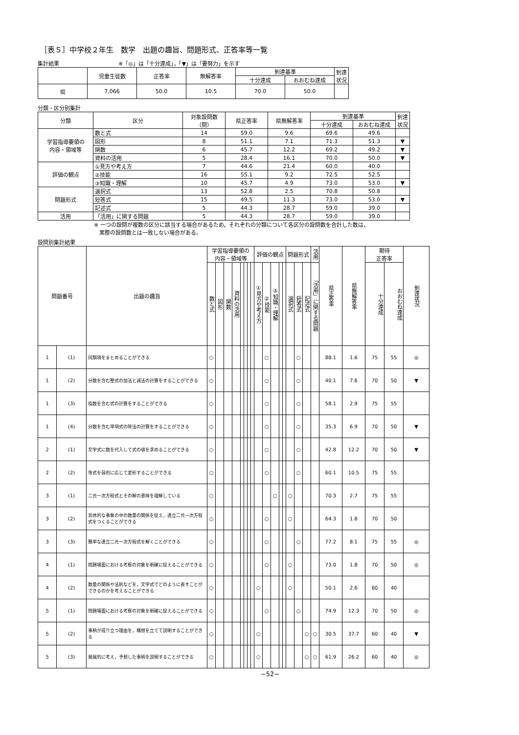［表５］中学校２年生　数学　出題の趣旨、問題形式、正答率等一覧
集計結果　　　　　　　　　　　※「◎」は「十分達成」，「▼」は「要努力」を示す
| | 児童生徒数 | 正答率 | 無解答率 | 到達基準 | | 到達 状況 |
| --- | --- | --- | --- | --- | --- | --- |
| | | | | 十分達成 | おおむね達成 | |
| 県 | 7,066 | 50.0 | 10.5 | 70.0 | 50.0 | |
分類・区分別集計
| 分類 | 区分 | 対象設問数 （問） | 県正答率 | 県無解答率 | 到達基準 | | 到達 状況 |
| --- | --- | --- | --- | --- | --- | --- | --- |
| | | | | | 十分達成 | おおむね達成 | |
| 学習指導要領の 内容・領域等 | 数と式 | 14 | 59.0 | 9.6 | 69.6 | 49.6 | |
| | 図形 | 8 | 51.1 | 7.1 | 71.3 | 51.3 | ▼ |
| | 関数 | 6 | 45.7 | 12.2 | 69.2 | 49.2 | ▼ |
| | 資料の活用 | 5 | 28.4 | 16.1 | 70.0 | 50.0 | ▼ |
| 評価の観点 | ①見方や考え方 | 7 | 44.6 | 21.4 | 60.0 | 40.0 | |
| | ②技能 | 16 | 55.1 | 9.2 | 72.5 | 52.5 | |
| | ③知識・理解 | 10 | 45.7 | 4.9 | 73.0 | 53.0 | ▼ |
| 問題形式 | 選択式 | 13 | 52.8 | 2.5 | 70.8 | 50.8 | |
| | 短答式 | 15 | 49.5 | 11.3 | 73.0 | 53.0 | ▼ |
| | 記述式 | 5 | 44.3 | 28.7 | 59.0 | 39.0 | |
| 活用 | 「活用」に関する問題 | 5 | 44.3 | 28.7 | 59.0 | 39.0 | |
※ 一つの設問が複数の区分に該当する場合があるため，それぞれの分類について各区分の設問数を合計した数は，
　実際の設問数とは一致しない場合がある。
設問別集計結果
| 問題番号 | | 出題の趣旨 | 学習指導要領の 内容・領域等 | | | | | | | | 評価の観点 | | | | | 問題形式 | | | 活用 | 県正答率 | 県無解答率 | 期待 正答率 | | 到達状況 |
| --- | --- | --- | --- | --- | --- | --- | --- | --- | --- | --- | --- | --- | --- | --- | --- | --- | --- | --- | --- | --- | --- | --- | --- | --- |
| | | | 数と式 | 図形 | 関数 | 資料の活用 | | | | | ①見方や考え方 | ②技能 | ③知識・理解 | | | 選択式 | 短答式 | 記述式 | 「活用」に関する問題 | | | 十分達成 | おおむね達成 | |
| 1 | (1) | 同類項をまとめることができる | ○ | | | | | | | | | ○ | | | | | ○ | | | 88.1 | 1.6 | 75 | 55 | ◎ |
| 1 | (2) | 分数を含む整式の加法と減法の計算をすることができる | ○ | | | | | | | | | ○ | | | | | ○ | | | 40.1 | 7.6 | 70 | 50 | ▼ |
| 1 | (3) | 指数を含む式の計算をすることができる | ○ | | | | | | | | | ○ | | | | | ○ | | | 58.1 | 2.9 | 75 | 55 | |
| 1 | (4) | 分数を含む単項式の除法の計算をすることができる | ○ | | | | | | | | | ○ | | | | | ○ | | | 35.3 | 6.9 | 70 | 50 | ▼ |
| 2 | (1) | 文字式に数を代入して式の値を求めることができる | ○ | | | | | | | | | ○ | | | | | ○ | | | 42.8 | 12.2 | 70 | 50 | ▼ |
| 2 | (2) | 等式を目的に応じて変形することができる | ○ | | | | | | | | | ○ | | | | | ○ | | | 60.1 | 10.5 | 75 | 55 | |
| 3 | (1) | 二元一次方程式とその解の意味を理解している | ○ | | | | | | | | | | ○ | | | ○ | | | | 70.3 | 2.7 | 75 | 55 | |
| 3 | (2) | 具体的な事象の中の数量の関係を捉え，連立二元一次方程式をつくることができる | ○ | | | | | | | | | ○ | | | | ○ | | | | 64.3 | 1.8 | 70 | 50 | |
| 3 | (3) | 簡単な連立二元一次方程式を解くことができる | ○ | | | | | | | | | ○ | | | | | ○ | | | 77.2 | 8.1 | 75 | 55 | ◎ |
| 4 | (1) | 問題場面における考察の対象を明確に捉えることができる | ○ | | | | | | | | | ○ | | | | ○ | | | | 73.0 | 1.8 | 70 | 50 | ◎ |
| 4 | (2) | 数量の関係や法則などを，文字式でどのように表すことができるのかを考えることができる | ○ | | | | | | | | ○ | | | | | ○ | | | | 50.1 | 2.6 | 60 | 40 | |
| 5 | (1) | 問題場面における考察の対象を明確に捉えることができる | ○ | | | | | | | | | ○ | | | | | ○ | | | 74.9 | 12.3 | 70 | 50 | ◎ |
| 5 | (2) | 事柄が成り立つ理由を，構想を立てて説明することができる | ○ | | | | | | | | ○ | | | | | | | ○ | ○ | 30.5 | 37.7 | 60 | 40 | ▼ |
| 5 | (3) | 発展的に考え，予想した事柄を説明することができる | ○ | | | | | | | | ○ | | | | | | | ○ | ○ | 61.9 | 26.2 | 60 | 40 | ◎ |
−52−